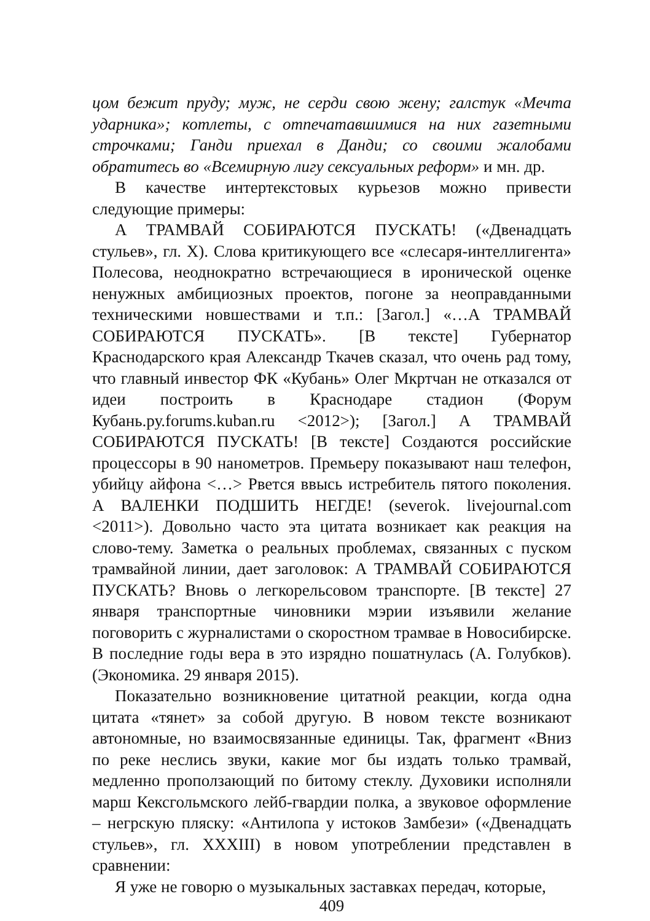цом бежит пруду; муж, не серди свою жену; галстук «Мечта ударника»; котлеты, с отпечатавшимися на них газетными строчками; Ганди приехал в Данди; со своими жалобами обратитесь во «Всемирную лигу сексуальных реформ» и мн. др.
В качестве интертекстовых курьезов можно привести следующие примеры:
А ТРАМВАЙ СОБИРАЮТСЯ ПУСКАТЬ! («Двенадцать стульев», гл. X). Слова критикующего все «слесаря-интеллигента» Полесова, неоднократно встречающиеся в иронической оценке ненужных амбициозных проектов, погоне за неоправданными техническими новшествами и т.п.: [Загол.] «…А ТРАМВАЙ СОБИРАЮТСЯ ПУСКАТЬ». [В тексте] Губернатор Краснодарского края Александр Ткачев сказал, что очень рад тому, что главный инвестор ФК «Кубань» Олег Мкртчан не отказался от идеи построить в Краснодаре стадион (Форум Кубань.ру.forums.kuban.ru <2012>); [Загол.] А ТРАМВАЙ СОБИРАЮТСЯ ПУСКАТЬ! [В тексте] Создаются российские процессоры в 90 нанометров. Премьеру показывают наш телефон, убийцу айфона <…> Рвется ввысь истребитель пятого поколения. А ВАЛЕНКИ ПОДШИТЬ НЕГДЕ! (severok. livejournal.com <2011>). Довольно часто эта цитата возникает как реакция на слово-тему. Заметка о реальных проблемах, связанных с пуском трамвайной линии, дает заголовок: А ТРАМВАЙ СОБИРАЮТСЯ ПУСКАТЬ? Вновь о легкорельсовом транспорте. [В тексте] 27 января транспортные чиновники мэрии изъявили желание поговорить с журналистами о скоростном трамвае в Новосибирске. В последние годы вера в это изрядно пошатнулась (А. Голубков). (Экономика. 29 января 2015).
Показательно возникновение цитатной реакции, когда одна цитата «тянет» за собой другую. В новом тексте возникают автономные, но взаимосвязанные единицы. Так, фрагмент «Вниз по реке неслись звуки, какие мог бы издать только трамвай, медленно проползающий по битому стеклу. Духовики исполняли марш Кексгольмского лейб-гвардии полка, а звуковое оформление – негрскую пляску: «Антилопа у истоков Замбези» («Двенадцать стульев», гл. XXXIII) в новом употреблении представлен в сравнении:
Я уже не говорю о музыкальных заставках передач, которые,
409